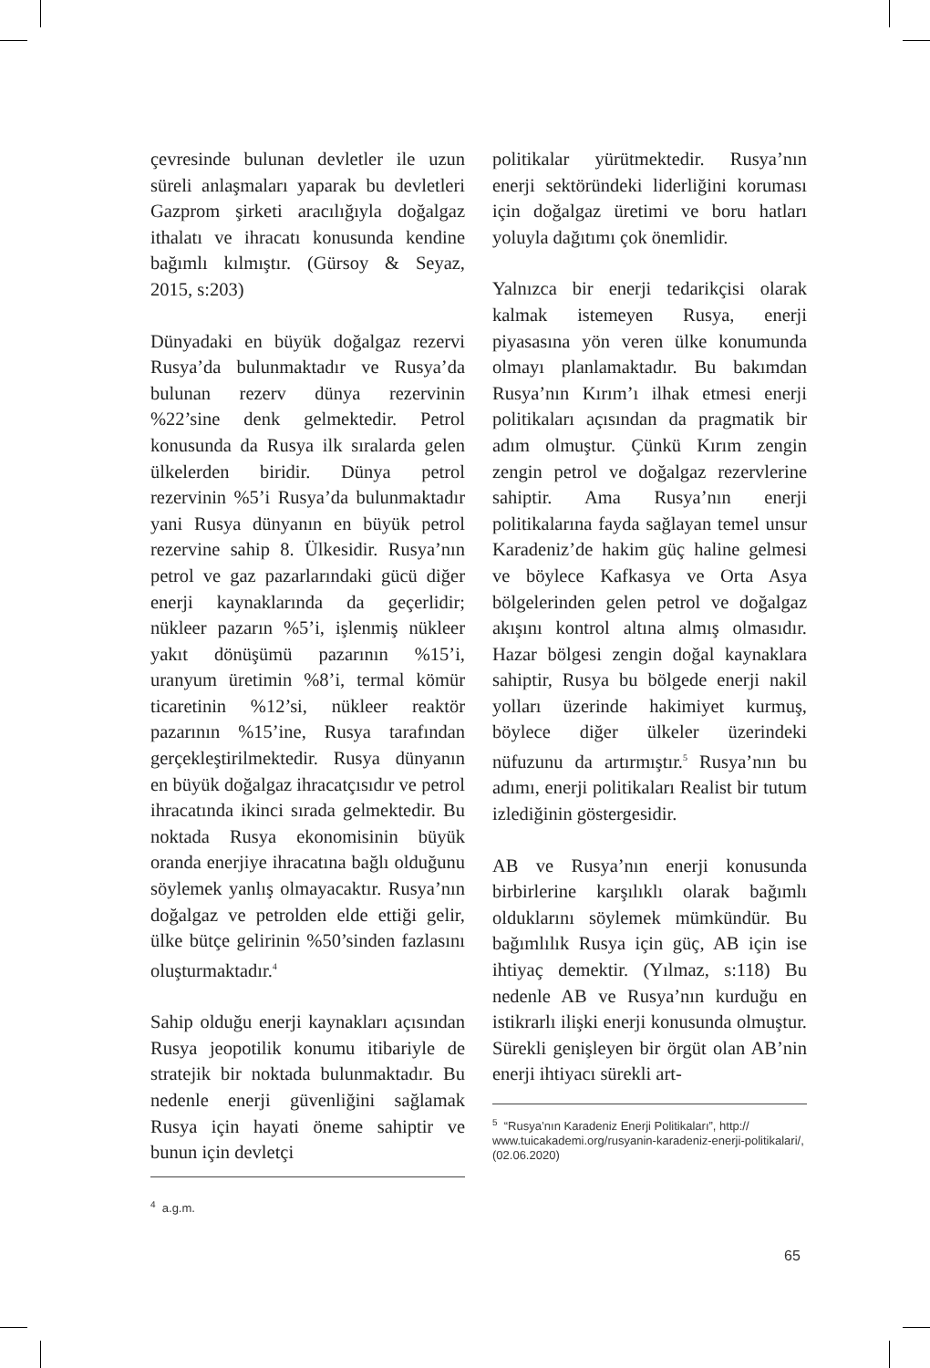çevresinde bulunan devletler ile uzun süreli anlaşmaları yaparak bu devletleri Gazprom şirketi aracılığıyla doğalgaz ithalatı ve ihracatı konusunda kendine bağımlı kılmıştır. (Gürsoy & Seyaz, 2015, s:203)
Dünyadaki en büyük doğalgaz rezervi Rusya’da bulunmaktadır ve Rusya’da bulunan rezerv dünya rezervinin %22’sine denk gelmektedir. Petrol konusunda da Rusya ilk sıralarda gelen ülkelerden biridir. Dünya petrol rezervinin %5’i Rusya’da bulunmaktadır yani Rusya dünyanın en büyük petrol rezervine sahip 8. Ülkesidir. Rusya’nın petrol ve gaz pazarlarındaki gücü diğer enerji kaynaklarında da geçerlidir; nükleer pazarın %5’i, işlenmiş nükleer yakıt dönüşümü pazarının %15’i, uranyum üretimin %8’i, termal kömür ticaretinin %12’si, nükleer reaktör pazarının %15’ine, Rusya tarafından gerçekleştirilmektedir. Rusya dünyanın en büyük doğalgaz ihracatçısıdır ve petrol ihracatında ikinci sırada gelmektedir. Bu noktada Rusya ekonomisinin büyük oranda enerjiye ihracatına bağlı olduğunu söylemek yanlış olmayacaktır. Rusya’nın doğalgaz ve petrolden elde ettiği gelir, ülke bütçe gelirinin %50’sinden fazlasını oluşturmaktadır.<sup>4</sup>
Sahip olduğu enerji kaynakları açısından Rusya jeopotilik konumu itibariyle de stratejik bir noktada bulunmaktadır. Bu nedenle enerji güvenliğini sağlamak Rusya için hayati öneme sahiptir ve bunun için devletçi
<sup>4</sup> a.g.m.
politikalar yürütmektedir. Rusya’nın enerji sektöründeki liderliğini koruması için doğalgaz üretimi ve boru hatları yoluyla dağıtımı çok önemlidir.
Yalnızca bir enerji tedarikçisi olarak kalmak istemeyen Rusya, enerji piyasasına yön veren ülke konumunda olmayı planlamaktadır. Bu bakımdan Rusya’nın Kırım’ı ilhak etmesi enerji politikaları açısından da pragmatik bir adım olmuştur. Çünkü Kırım zengin zengin petrol ve doğalgaz rezervlerine sahiptir. Ama Rusya’nın enerji politikalarına fayda sağlayan temel unsur Karadeniz’de hakim güç haline gelmesi ve böylece Kafkasya ve Orta Asya bölgelerinden gelen petrol ve doğalgaz akışını kontrol altına almış olmasıdır. Hazar bölgesi zengin doğal kaynaklara sahiptir, Rusya bu bölgede enerji nakil yolları üzerinde hakimiyet kurmuş, böylece diğer ülkeler üzerindeki nüfuzunu da artırmıştır.<sup>5</sup> Rusya’nın bu adımı, enerji politikaları Realist bir tutum izlediğinin göstergesidir.
AB ve Rusya’nın enerji konusunda birbirlerine karşılıklı olarak bağımlı olduklarını söylemek mümkündür. Bu bağımlılık Rusya için güç, AB için ise ihtiyaç demektir. (Yılmaz, s:118) Bu nedenle AB ve Rusya’nın kurduğu en istikrarlı ilişki enerji konusunda olmuştur. Sürekli genişleyen bir örgüt olan AB’nin enerji ihtiyacı sürekli art-
<sup>5</sup> “Rusya’nın Karadeniz Enerji Politikaları”, http:// www.tuicakademi.org/rusyanin-karadeniz-enerji-politikalari/, (02.06.2020)
65